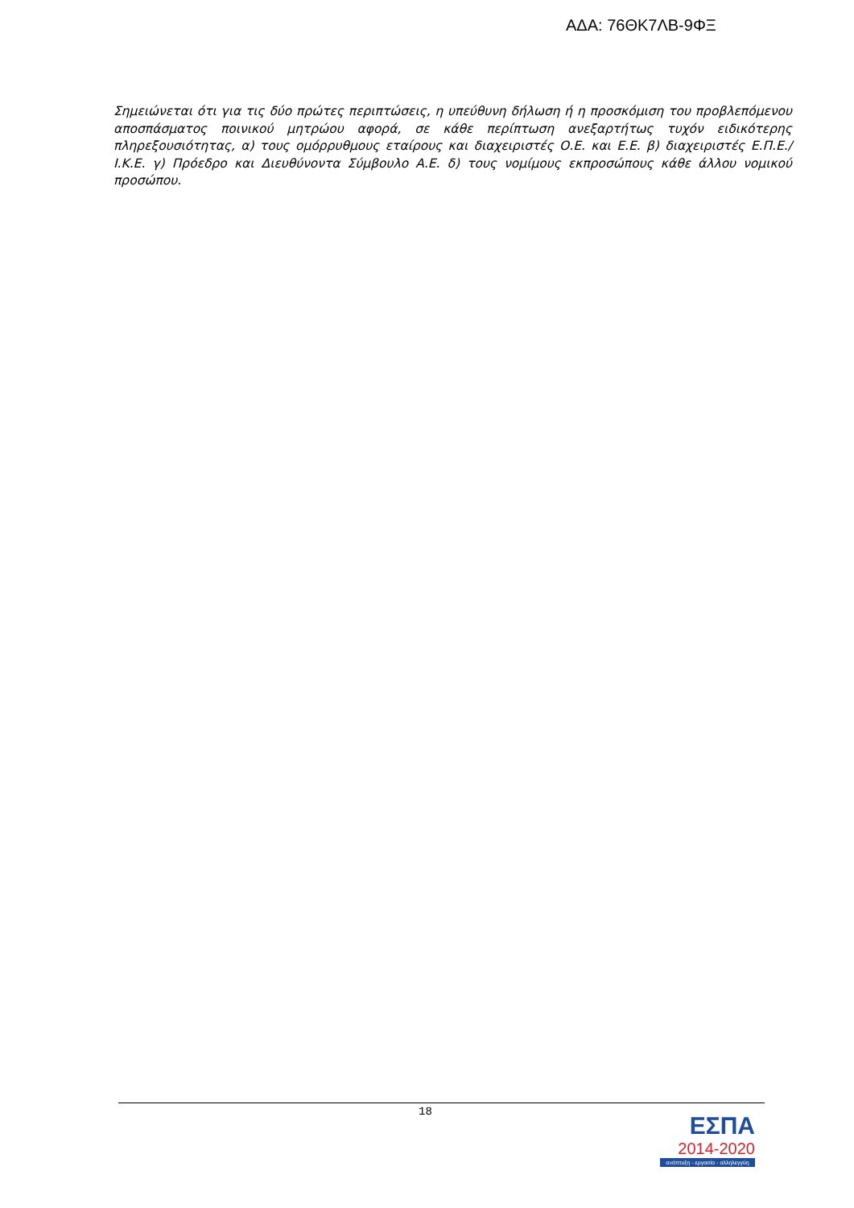ΑΔΑ: 76ΘΚ7ΛΒ-9ΦΞ
Σημειώνεται ότι για τις δύο πρώτες περιπτώσεις, η υπεύθυνη δήλωση ή η προσκόμιση του προβλεπόμενου αποσπάσματος ποινικού μητρώου αφορά, σε κάθε περίπτωση ανεξαρτήτως τυχόν ειδικότερης πληρεξουσιότητας, α) τους ομόρρυθμους εταίρους και διαχειριστές Ο.Ε. και Ε.Ε. β) διαχειριστές Ε.Π.Ε./Ι.Κ.Ε. γ) Πρόεδρο και Διευθύνοντα Σύμβουλο Α.Ε. δ) τους νομίμους εκπροσώπους κάθε άλλου νομικού προσώπου.
18
ΕΣΠΑ
2014-2020
ανάπτυξη - εργασία - αλληλεγγύη